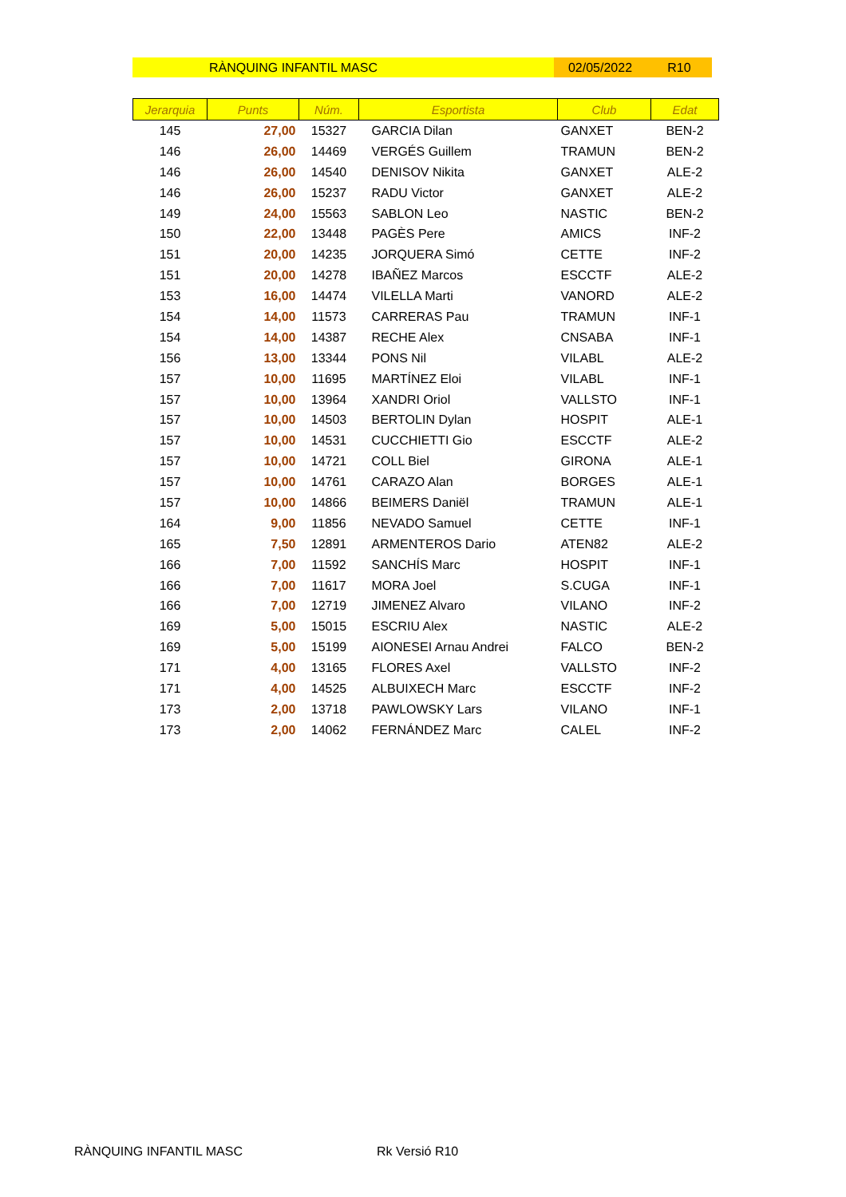RÀNQUING INFANTIL MASC 02/05/2022 R10
| Jerarquia | Punts | Núm. | Esportista | Club | Edat |
| --- | --- | --- | --- | --- | --- |
| 145 | 27,00 | 15327 | GARCIA Dilan | GANXET | BEN-2 |
| 146 | 26,00 | 14469 | VERGÉS Guillem | TRAMUN | BEN-2 |
| 146 | 26,00 | 14540 | DENISOV Nikita | GANXET | ALE-2 |
| 146 | 26,00 | 15237 | RADU Victor | GANXET | ALE-2 |
| 149 | 24,00 | 15563 | SABLON Leo | NASTIC | BEN-2 |
| 150 | 22,00 | 13448 | PAGÈS Pere | AMICS | INF-2 |
| 151 | 20,00 | 14235 | JORQUERA Simó | CETTE | INF-2 |
| 151 | 20,00 | 14278 | IBAÑEZ Marcos | ESCCTF | ALE-2 |
| 153 | 16,00 | 14474 | VILELLA Marti | VANORD | ALE-2 |
| 154 | 14,00 | 11573 | CARRERAS Pau | TRAMUN | INF-1 |
| 154 | 14,00 | 14387 | RECHE Alex | CNSABA | INF-1 |
| 156 | 13,00 | 13344 | PONS Nil | VILABL | ALE-2 |
| 157 | 10,00 | 11695 | MARTÍNEZ Eloi | VILABL | INF-1 |
| 157 | 10,00 | 13964 | XANDRI Oriol | VALLSTO | INF-1 |
| 157 | 10,00 | 14503 | BERTOLIN Dylan | HOSPIT | ALE-1 |
| 157 | 10,00 | 14531 | CUCCHIETTI Gio | ESCCTF | ALE-2 |
| 157 | 10,00 | 14721 | COLL Biel | GIRONA | ALE-1 |
| 157 | 10,00 | 14761 | CARAZO Alan | BORGES | ALE-1 |
| 157 | 10,00 | 14866 | BEIMERS Daniël | TRAMUN | ALE-1 |
| 164 | 9,00 | 11856 | NEVADO Samuel | CETTE | INF-1 |
| 165 | 7,50 | 12891 | ARMENTEROS Dario | ATEN82 | ALE-2 |
| 166 | 7,00 | 11592 | SANCHÍS Marc | HOSPIT | INF-1 |
| 166 | 7,00 | 11617 | MORA Joel | S.CUGA | INF-1 |
| 166 | 7,00 | 12719 | JIMENEZ Alvaro | VILANO | INF-2 |
| 169 | 5,00 | 15015 | ESCRIU Alex | NASTIC | ALE-2 |
| 169 | 5,00 | 15199 | AIONESEI Arnau Andrei | FALCO | BEN-2 |
| 171 | 4,00 | 13165 | FLORES Axel | VALLSTO | INF-2 |
| 171 | 4,00 | 14525 | ALBUIXECH Marc | ESCCTF | INF-2 |
| 173 | 2,00 | 13718 | PAWLOWSKY Lars | VILANO | INF-1 |
| 173 | 2,00 | 14062 | FERNÁNDEZ Marc | CALEL | INF-2 |
RÀNQUING INFANTIL MASC Rk Versió R10